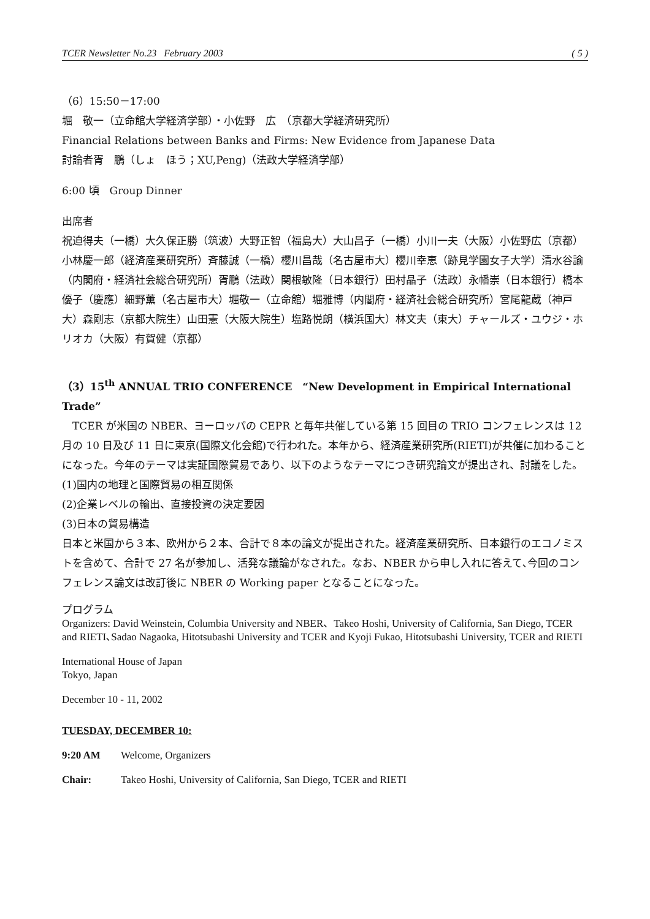TCER Newsletter No.23 February 2003 ( 5 )
（6）15:50－17:00
堀　敬一（立命館大学経済学部）・小佐野　広　（京都大学経済研究所）
Financial Relations between Banks and Firms: New Evidence from Japanese Data
討論者胥　鵬（しょ　ほう；XU,Peng)（法政大学経済学部）
6:00 頃　Group Dinner
出席者
祝迫得夫（一橋）大久保正勝（筑波）大野正智（福島大）大山昌子（一橋）小川一夫（大阪）小佐野広（京都）小林慶一郎（経済産業研究所）斉藤誠（一橋）櫻川昌哉（名古屋市大）櫻川幸恵（跡見学園女子大学）清水谷諭（内閣府・経済社会総合研究所）胥鵬（法政）関根敏隆（日本銀行）田村晶子（法政）永幡崇（日本銀行）橋本優子（慶應）細野薫（名古屋市大）堀敬一（立命館）堀雅博（内閣府・経済社会総合研究所）宮尾龍蔵（神戸大）森剛志（京都大院生）山田憲（大阪大院生）塩路悦朗（横浜国大）林文夫（東大）チャールズ・ユウジ・ホリオカ（大阪）有賀健（京都）
（3）15<sup>th</sup> ANNUAL TRIO CONFERENCE　“New Development in Empirical International Trade”
　TCER が米国の NBER、ヨーロッパの CEPR と毎年共催している第 15 回目の TRIO コンフェレンスは 12 月の 10 日及び 11 日に東京(国際文化会館)で行われた。本年から、経済産業研究所(RIETI)が共催に加わることになった。今年のテーマは実証国際貿易であり、以下のようなテーマにつき研究論文が提出され、討議をした。
(1)国内の地理と国際貿易の相互関係
(2)企業レベルの輸出、直接投資の決定要因
(3)日本の貿易構造
日本と米国から３本、欧州から２本、合計で８本の論文が提出された。経済産業研究所、日本銀行のエコノミストを含めて、合計で 27 名が参加し、活発な議論がなされた。なお、NBER から申し入れに答えて､今回のコンフェレンス論文は改訂後に NBER の Working paper となることになった。
プログラム
Organizers: David Weinstein, Columbia University and NBER、Takeo Hoshi, University of California, San Diego, TCER and RIETI､Sadao Nagaoka, Hitotsubashi University and TCER and Kyoji Fukao, Hitotsubashi University, TCER and RIETI
International House of Japan
Tokyo, Japan
December 10 ‐ 11, 2002
TUESDAY, DECEMBER 10:
9:20 AM Welcome, Organizers
Chair: Takeo Hoshi, University of California, San Diego, TCER and RIETI